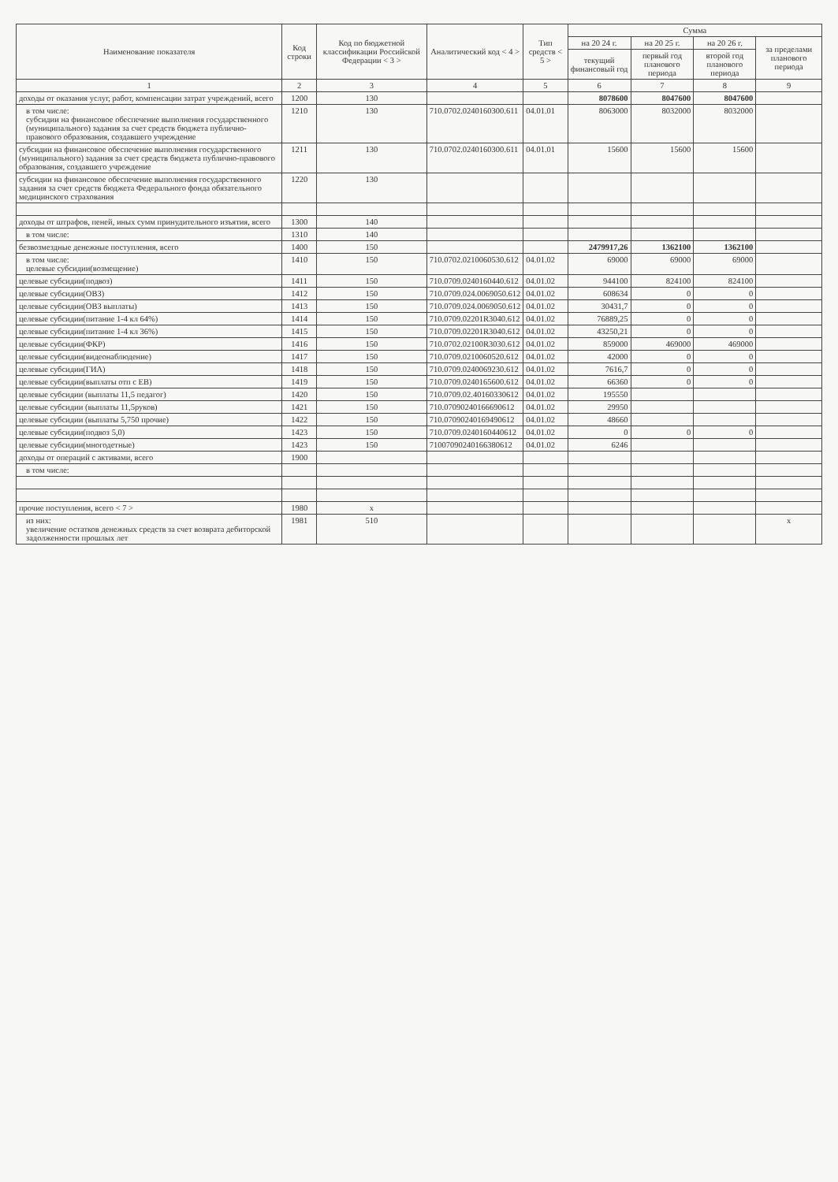| Наименование показателя | Код строки | Код по бюджетной классификации Российской Федерации < 3 > | Аналитический код < 4 > | Тип средств < 5 > | Сумма | | | |
| --- | --- | --- | --- | --- | --- | --- | --- | --- |
| | | | | | на 20 24 г. | на 20 25 г. | на 20 26 г. | за пределами планового периода |
| | | | | | текущий финансовый год | первый год планового периода | второй год планового периода | |
| 1 | 2 | 3 | 4 | 5 | 6 | 7 | 8 | 9 |
| доходы от оказания услуг, работ, компенсации затрат учреждений, всего | 1200 | 130 | | | 8078600 | 8047600 | 8047600 | |
| в том числе: субсидии на финансовое обеспечение выполнения государственного (муниципального) задания за счет средств бюджета публично-правового образования, создавшего учреждение | 1210 | 130 | 710.0702.0240160300.611 | 04.01.01 | 8063000 | 8032000 | 8032000 | |
| субсидии на финансовое обеспечение выполнения государственного (муниципального) задания за счет средств бюджета публично-правового образования, создавшего учреждение | 1211 | 130 | 710.0702.0240160300.611 | 04.01.01 | 15600 | 15600 | 15600 | |
| субсидии на финансовое обеспечение выполнения государственного задания за счет средств бюджета Федерального фонда обязательного медицинского страхования | 1220 | 130 | | | | | | |
| доходы от штрафов, пеней, иных сумм принудительного изъятия, всего | 1300 | 140 | | | | | | |
| в том числе: | 1310 | 140 | | | | | | |
| безвозмездные денежные поступления, всего | 1400 | 150 | | | 2479917,26 | 1362100 | 1362100 | |
| в том числе: целевые субсидии(возмещение) | 1410 | 150 | 710.0702.0210060530.612 | 04.01.02 | 69000 | 69000 | 69000 | |
| целевые субсидии(подвоз) | 1411 | 150 | 710.0709.0240160440.612 | 04.01.02 | 944100 | 824100 | 824100 | |
| целевые субсидии(ОВЗ) | 1412 | 150 | 710.0709.024.0069050.612 | 04.01.02 | 608634 | 0 | 0 | |
| целевые субсидии(ОВЗ выплаты) | 1413 | 150 | 710.0709.024.0069050.612 | 04.01.02 | 30431,7 | 0 | 0 | |
| целевые субсидии(питание 1-4 кл 64%) | 1414 | 150 | 710.0709.02201R3040.612 | 04.01.02 | 76889,25 | 0 | 0 | |
| целевые субсидии(питание 1-4 кл 36%) | 1415 | 150 | 710.0709.02201R3040.612 | 04.01.02 | 43250,21 | 0 | 0 | |
| целевые субсидии(ФКР) | 1416 | 150 | 710.0702.02100R3030.612 | 04.01.02 | 859000 | 469000 | 469000 | |
| целевые субсидии(видеонаблюдение) | 1417 | 150 | 710.0709.0210060520.612 | 04.01.02 | 42000 | 0 | 0 | |
| целевые субсидии(ГИА) | 1418 | 150 | 710.0709.0240069230.612 | 04.01.02 | 7616,7 | 0 | 0 | |
| целевые субсидии(выплаты отп с ЕВ) | 1419 | 150 | 710.0709.0240165600.612 | 04.01.02 | 66360 | 0 | 0 | |
| целевые субсидии (выплаты 11,5 педагог) | 1420 | 150 | 710.0709.02.40160330612 | 04.01.02 | 195550 | | | |
| целевые субсидии (выплаты 11,5руков) | 1421 | 150 | 710.07090240166690612 | 04.01.02 | 29950 | | | |
| целевые субсидии (выплаты 5,750 прочие) | 1422 | 150 | 710.07090240169490612 | 04.01.02 | 48660 | | | |
| целевые субсидии(подвоз 5,0) | 1423 | 150 | 710.0709.0240160440612 | 04.01.02 | 0 | 0 | 0 | |
| целевые субсидии(многодетные) | 1423 | 150 | 71007090240166380612 | 04.01.02 | 6246 | | | |
| доходы от операций с активами, всего | 1900 | | | | | | | |
| в том числе: | | | | | | | | |
| прочие поступления, всего < 7 > | 1980 | x | | | | | | |
| из них: увеличение остатков денежных средств за счет возврата дебиторской задолженности прошлых лет | 1981 | 510 | | | | | | x |